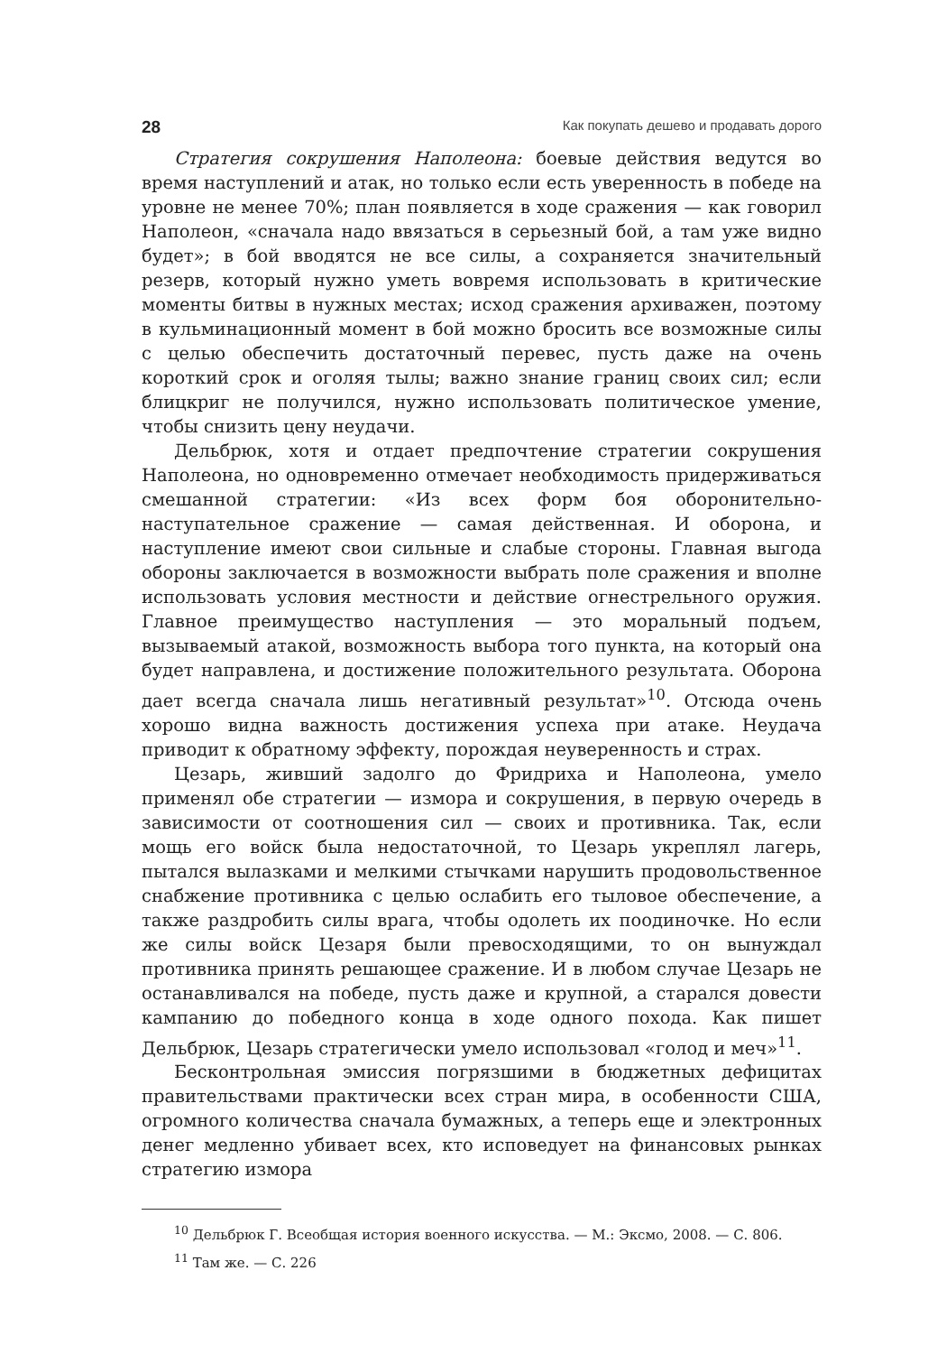28 Как покупать дешево и продавать дорого
Стратегия сокрушения Наполеона: боевые действия ведутся во время наступлений и атак, но только если есть уверенность в победе на уровне не менее 70%; план появляется в ходе сражения — как говорил Наполеон, «сначала надо ввязаться в серьезный бой, а там уже видно будет»; в бой вводятся не все силы, а сохраняется значительный резерв, который нужно уметь вовремя использовать в критические моменты битвы в нужных местах; исход сражения архиважен, поэтому в кульминационный момент в бой можно бросить все возможные силы с целью обеспечить достаточный перевес, пусть даже на очень короткий срок и оголяя тылы; важно знание границ своих сил; если блицкриг не получился, нужно использовать политическое умение, чтобы снизить цену неудачи.
Дельбрюк, хотя и отдает предпочтение стратегии сокрушения Наполеона, но одновременно отмечает необходимость придерживаться смешанной стратегии: «Из всех форм боя оборонительно-наступательное сражение — самая действенная. И оборона, и наступление имеют свои сильные и слабые стороны. Главная выгода обороны заключается в возможности выбрать поле сражения и вполне использовать условия местности и действие огнестрельного оружия. Главное преимущество наступления — это моральный подъем, вызываемый атакой, возможность выбора того пункта, на который она будет направлена, и достижение положительного результата. Оборона дает всегда сначала лишь негативный результат»<sup>10</sup>. Отсюда очень хорошо видна важность достижения успеха при атаке. Неудача приводит к обратному эффекту, порождая неуверенность и страх.
Цезарь, живший задолго до Фридриха и Наполеона, умело применял обе стратегии — измора и сокрушения, в первую очередь в зависимости от соотношения сил — своих и противника. Так, если мощь его войск была недостаточной, то Цезарь укреплял лагерь, пытался вылазками и мелкими стычками нарушить продовольственное снабжение противника с целью ослабить его тыловое обеспечение, а также раздробить силы врага, чтобы одолеть их поодиночке. Но если же силы войск Цезаря были превосходящими, то он вынуждал противника принять решающее сражение. И в любом случае Цезарь не останавливался на победе, пусть даже и крупной, а старался довести кампанию до победного конца в ходе одного похода. Как пишет Дельбрюк, Цезарь стратегически умело использовал «голод и меч»<sup>11</sup>.
Бесконтрольная эмиссия погрязшими в бюджетных дефицитах правительствами практически всех стран мира, в особенности США, огромного количества сначала бумажных, а теперь еще и электронных денег медленно убивает всех, кто исповедует на финансовых рынках стратегию измора
<sup>10</sup> Дельбрюк Г. Всеобщая история военного искусства. — М.: Эксмо, 2008. — С. 806.
<sup>11</sup> Там же. — С. 226